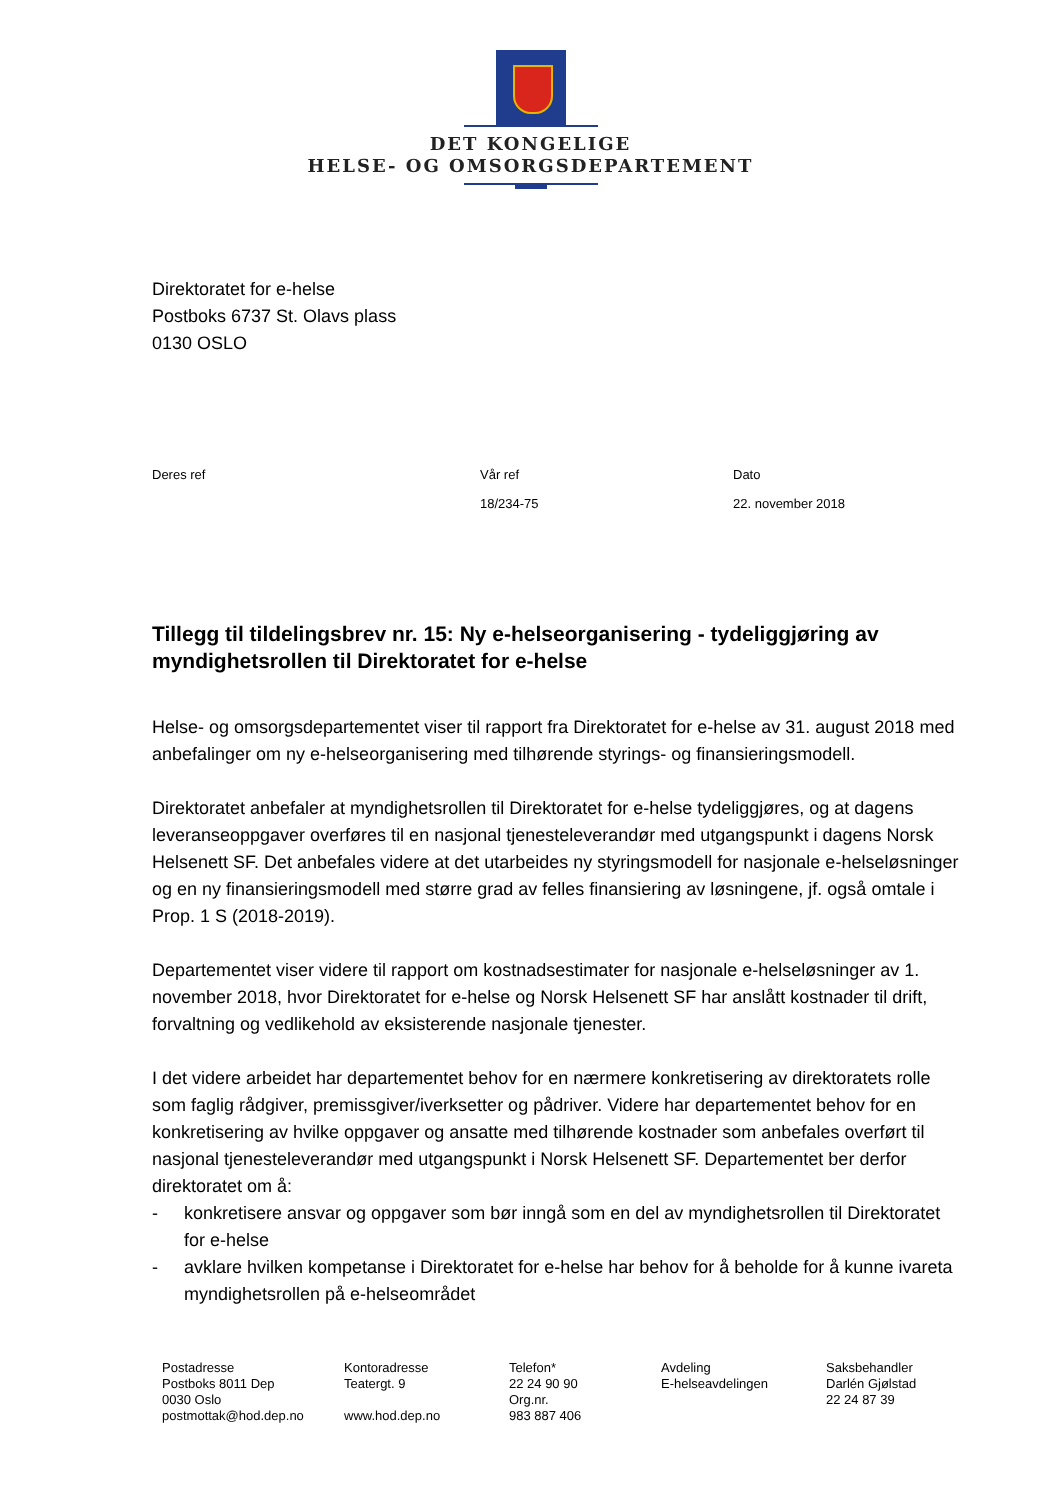DET KONGELIGE
HELSE- OG OMSORGSDEPARTEMENT
Direktoratet for e-helse
Postboks 6737 St. Olavs plass
0130 OSLO
| Deres ref | Vår ref | Dato |
| | 18/234-75 | 22. november 2018 |
Tillegg til tildelingsbrev nr. 15: Ny e-helseorganisering - tydeliggjøring av myndighetsrollen til Direktoratet for e-helse
Helse- og omsorgsdepartementet viser til rapport fra Direktoratet for e-helse av 31. august 2018 med anbefalinger om ny e-helseorganisering med tilhørende styrings- og finansieringsmodell.
Direktoratet anbefaler at myndighetsrollen til Direktoratet for e-helse tydeliggjøres, og at dagens leveranseoppgaver overføres til en nasjonal tjenesteleverandør med utgangspunkt i dagens Norsk Helsenett SF. Det anbefales videre at det utarbeides ny styringsmodell for nasjonale e-helseløsninger og en ny finansieringsmodell med større grad av felles finansiering av løsningene, jf. også omtale i Prop. 1 S (2018-2019).
Departementet viser videre til rapport om kostnadsestimater for nasjonale e-helseløsninger av 1. november 2018, hvor Direktoratet for e-helse og Norsk Helsenett SF har anslått kostnader til drift, forvaltning og vedlikehold av eksisterende nasjonale tjenester.
I det videre arbeidet har departementet behov for en nærmere konkretisering av direktoratets rolle som faglig rådgiver, premissgiver/iverksetter og pådriver. Videre har departementet behov for en konkretisering av hvilke oppgaver og ansatte med tilhørende kostnader som anbefales overført til nasjonal tjenesteleverandør med utgangspunkt i Norsk Helsenett SF. Departementet ber derfor direktoratet om å:
- konkretisere ansvar og oppgaver som bør inngå som en del av myndighetsrollen til Direktoratet for e-helse
- avklare hvilken kompetanse i Direktoratet for e-helse har behov for å beholde for å kunne ivareta myndighetsrollen på e-helseområdet
| Postadresse Postboks 8011 Dep 0030 Oslo postmottak@hod.dep.no | Kontoradresse Teatergt. 9 www.hod.dep.no | Telefon* 22 24 90 90 Org.nr. 983 887 406 | Avdeling E-helseavdelingen | Saksbehandler Darlén Gjølstad 22 24 87 39 |